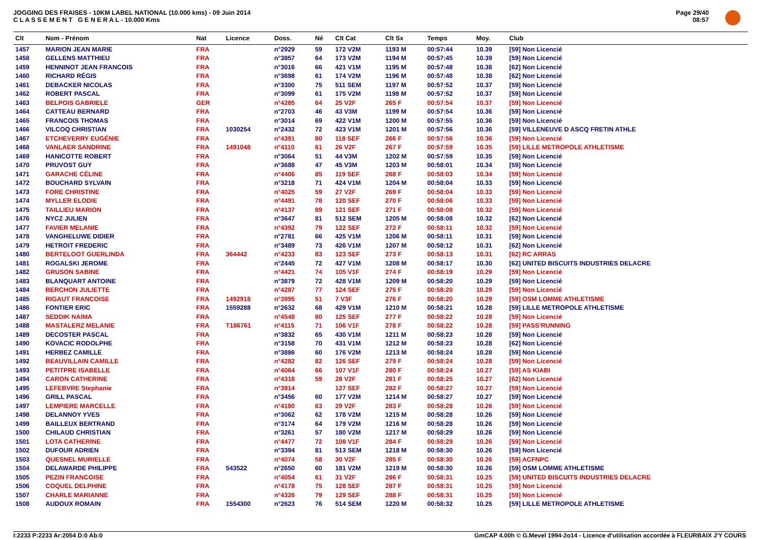JOGGING DES FRAISES - 10KM LABEL NATIONAL (10.000 kms) - 09 Juin 2014
C L A S S E M E N T G E N E R A L - 10.000 Kms
Page 29/40
08:57
| Clt | Nom - Prénom | Nat | Licence | Doss. | Né | Clt Cat | Clt Sx | Temps | Moy. | Club |
| --- | --- | --- | --- | --- | --- | --- | --- | --- | --- | --- |
| 1457 | MARION JEAN MARIE | FRA | | n°2929 | 59 | 172 V2M | 1193 M | 00:57:44 | 10.39 | [59] Non Licencié |
| 1458 | GELLENS MATTHIEU | FRA | | n°3857 | 64 | 173 V2M | 1194 M | 00:57:45 | 10.39 | [59] Non Licencié |
| 1459 | HENNINOT JEAN FRANCOIS | FRA | | n°3016 | 66 | 421 V1M | 1195 M | 00:57:48 | 10.38 | [62] Non Licencié |
| 1460 | RICHARD RÉGIS | FRA | | n°3698 | 61 | 174 V2M | 1196 M | 00:57:48 | 10.38 | [62] Non Licencié |
| 1461 | DEBACKER NICOLAS | FRA | | n°3300 | 75 | 511 SEM | 1197 M | 00:57:52 | 10.37 | [59] Non Licencié |
| 1462 | ROBERT PASCAL | FRA | | n°3099 | 61 | 175 V2M | 1198 M | 00:57:52 | 10.37 | [59] Non Licencié |
| 1463 | BELPOIS GABRIELE | GER | | n°4285 | 64 | 25 V2F | 265 F | 00:57:54 | 10.37 | [59] Non Licencié |
| 1464 | CATTEAU BERNARD | FRA | | n°2703 | 46 | 43 V3M | 1199 M | 00:57:54 | 10.36 | [59] Non Licencié |
| 1465 | FRANCOIS THOMAS | FRA | | n°3014 | 69 | 422 V1M | 1200 M | 00:57:55 | 10.36 | [59] Non Licencié |
| 1466 | VILCOQ CHRISTIAN | FRA | 1030254 | n°2432 | 72 | 423 V1M | 1201 M | 00:57:56 | 10.36 | [59] VILLENEUVE D ASCQ FRETIN ATHLE |
| 1467 | ETCHEVERRY EUGÉNIE | FRA | | n°4391 | 80 | 118 SEF | 266 F | 00:57:56 | 10.36 | [59] Non Licencié |
| 1468 | VANLAER SANDRINE | FRA | 1491048 | n°4110 | 61 | 26 V2F | 267 F | 00:57:59 | 10.35 | [59] LILLE METROPOLE ATHLETISME |
| 1469 | HANICOTTE ROBERT | FRA | | n°3064 | 51 | 44 V3M | 1202 M | 00:57:59 | 10.35 | [59] Non Licencié |
| 1470 | PRUVOST GUY | FRA | | n°3688 | 47 | 45 V3M | 1203 M | 00:58:01 | 10.34 | [59] Non Licencié |
| 1471 | GARACHE CÉLINE | FRA | | n°4406 | 85 | 119 SEF | 268 F | 00:58:03 | 10.34 | [59] Non Licencié |
| 1472 | BOUCHARD SYLVAIN | FRA | | n°3218 | 71 | 424 V1M | 1204 M | 00:58:04 | 10.33 | [59] Non Licencié |
| 1473 | FORE CHRISTINE | FRA | | n°4025 | 59 | 27 V2F | 269 F | 00:58:04 | 10.33 | [59] Non Licencié |
| 1474 | MYLLER ELODIE | FRA | | n°4491 | 78 | 120 SEF | 270 F | 00:58:06 | 10.33 | [59] Non Licencié |
| 1475 | TAILLIEU MARION | FRA | | n°4137 | 89 | 121 SEF | 271 F | 00:58:08 | 10.32 | [59] Non Licencié |
| 1476 | NYCZ JULIEN | FRA | | n°3647 | 81 | 512 SEM | 1205 M | 00:58:08 | 10.32 | [62] Non Licencié |
| 1477 | FAVIER MELANIE | FRA | | n°4392 | 79 | 122 SEF | 272 F | 00:58:11 | 10.32 | [59] Non Licencié |
| 1478 | VANGHELUWE DIDIER | FRA | | n°2781 | 66 | 425 V1M | 1206 M | 00:58:11 | 10.31 | [59] Non Licencié |
| 1479 | HETROIT FREDERIC | FRA | | n°3489 | 73 | 426 V1M | 1207 M | 00:58:12 | 10.31 | [62] Non Licencié |
| 1480 | BERTELOOT GUERLINDA | FRA | 364442 | n°4233 | 83 | 123 SEF | 273 F | 00:58:13 | 10.31 | [62] RC ARRAS |
| 1481 | ROGALSKI JEROME | FRA | | n°2445 | 72 | 427 V1M | 1208 M | 00:58:17 | 10.30 | [62] UNITED BISCUITS INDUSTRIES DELACRE |
| 1482 | GRUSON SABINE | FRA | | n°4421 | 74 | 105 V1F | 274 F | 00:58:19 | 10.29 | [59] Non Licencié |
| 1483 | BLANQUART ANTOINE | FRA | | n°3879 | 72 | 428 V1M | 1209 M | 00:58:20 | 10.29 | [59] Non Licencié |
| 1484 | BERCHON JULIETTE | FRA | | n°4287 | 77 | 124 SEF | 275 F | 00:58:20 | 10.29 | [59] Non Licencié |
| 1485 | RIGAUT FRANCOISE | FRA | 1492918 | n°3995 | 51 | 7 V3F | 276 F | 00:58:20 | 10.29 | [59] OSM LOMME ATHLETISME |
| 1486 | FONTIER ERIC | FRA | 1559288 | n°2632 | 68 | 429 V1M | 1210 M | 00:58:21 | 10.28 | [59] LILLE METROPOLE ATHLETISME |
| 1487 | SEDDIK NAIMA | FRA | | n°4548 | 80 | 125 SEF | 277 F | 00:58:22 | 10.28 | [59] Non Licencié |
| 1488 | MASTALERZ MELANIE | FRA | T186761 | n°4115 | 71 | 106 V1F | 278 F | 00:58:22 | 10.28 | [59] PASS'RUNNING |
| 1489 | DECOSTER PASCAL | FRA | | n°3832 | 65 | 430 V1M | 1211 M | 00:58:23 | 10.28 | [59] Non Licencié |
| 1490 | KOVACIC RODOLPHE | FRA | | n°3158 | 70 | 431 V1M | 1212 M | 00:58:23 | 10.28 | [62] Non Licencié |
| 1491 | HERBEZ CAMILLE | FRA | | n°3886 | 60 | 176 V2M | 1213 M | 00:58:24 | 10.28 | [59] Non Licencié |
| 1492 | BEAUVILLAIN CAMILLE | FRA | | n°4282 | 82 | 126 SEF | 279 F | 00:58:24 | 10.28 | [59] Non Licencié |
| 1493 | PETITPRE ISABELLE | FRA | | n°4064 | 66 | 107 V1F | 280 F | 00:58:24 | 10.27 | [59] AS KIABI |
| 1494 | CARON CATHERINE | FRA | | n°4318 | 59 | 28 V2F | 281 F | 00:58:25 | 10.27 | [62] Non Licencié |
| 1495 | LEFEBVRE Stephanie | FRA | | n°3914 | | 127 SEF | 282 F | 00:58:27 | 10.27 | [59] Non Licencié |
| 1496 | GRILL PASCAL | FRA | | n°3456 | 60 | 177 V2M | 1214 M | 00:58:27 | 10.27 | [59] Non Licencié |
| 1497 | LEMPIERE MARCELLE | FRA | | n°4180 | 63 | 29 V2F | 283 F | 00:58:28 | 10.26 | [59] Non Licencié |
| 1498 | DELANNOY YVES | FRA | | n°3062 | 62 | 178 V2M | 1215 M | 00:58:28 | 10.26 | [59] Non Licencié |
| 1499 | BAILLEUX BERTRAND | FRA | | n°3174 | 64 | 179 V2M | 1216 M | 00:58:28 | 10.26 | [59] Non Licencié |
| 1500 | CHILAUD CHRISTIAN | FRA | | n°3261 | 57 | 180 V2M | 1217 M | 00:58:29 | 10.26 | [59] Non Licencié |
| 1501 | LOTA CATHERINE | FRA | | n°4477 | 72 | 108 V1F | 284 F | 00:58:29 | 10.26 | [59] Non Licencié |
| 1502 | DUFOUR ADRIEN | FRA | | n°3394 | 81 | 513 SEM | 1218 M | 00:58:30 | 10.26 | [59] Non Licencié |
| 1503 | QUESNEL MURIELLE | FRA | | n°4074 | 58 | 30 V2F | 285 F | 00:58:30 | 10.26 | [59] ACFNPC |
| 1504 | DELAWARDE PHILIPPE | FRA | 543522 | n°2650 | 60 | 181 V2M | 1219 M | 00:58:30 | 10.26 | [59] OSM LOMME ATHLETISME |
| 1505 | PEZIN FRANCOISE | FRA | | n°4054 | 61 | 31 V2F | 286 F | 00:58:31 | 10.25 | [59] UNITED BISCUITS INDUSTRIES DELACRE |
| 1506 | COQUEL DELPHINE | FRA | | n°4178 | 75 | 128 SEF | 287 F | 00:58:31 | 10.25 | [59] Non Licencié |
| 1507 | CHARLE MARIANNE | FRA | | n°4326 | 79 | 129 SEF | 288 F | 00:58:31 | 10.25 | [59] Non Licencié |
| 1508 | AUDOUX ROMAIN | FRA | 1554300 | n°2623 | 76 | 514 SEM | 1220 M | 00:58:32 | 10.25 | [59] LILLE METROPOLE ATHLETISME |
I:2233 P:2233 Ar:2054 D:0 Ab:0 GmCAP 4.00h © G.Mevel 1994-2o14 - Licence d'utilisation accordée à FLEURBAIX J'Y COURS